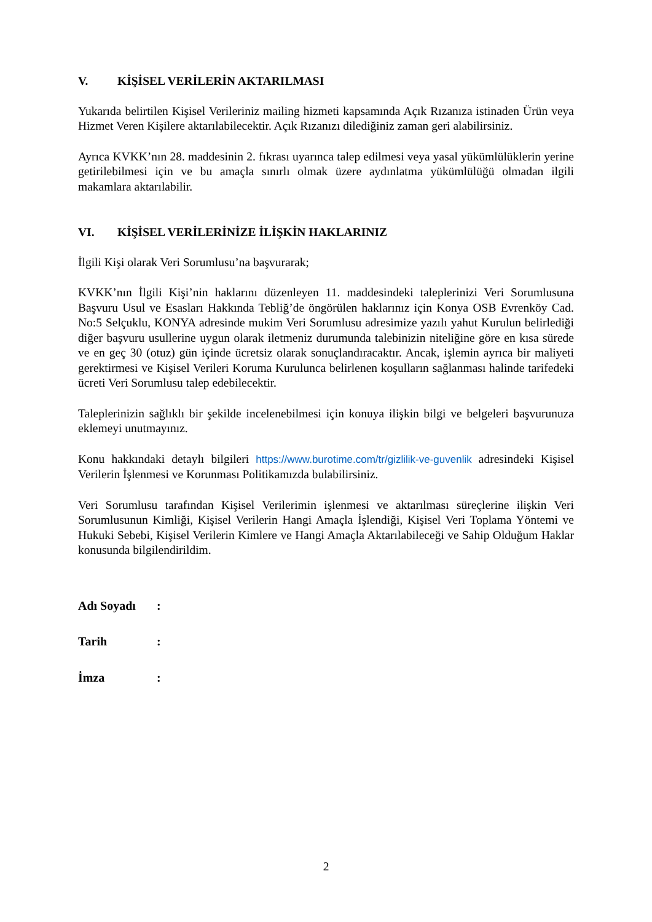V. KİŞİSEL VERİLERİN AKTARILMASI
Yukarıda belirtilen Kişisel Verileriniz mailing hizmeti kapsamında Açık Rızanıza istinaden Ürün veya Hizmet Veren Kişilere aktarılabilecektir. Açık Rızanızı dilediğiniz zaman geri alabilirsiniz.
Ayrıca KVKK’nın 28. maddesinin 2. fıkrası uyarınca talep edilmesi veya yasal yükümlülüklerin yerine getirilebilmesi için ve bu amaçla sınırlı olmak üzere aydınlatma yükümlülüğü olmadan ilgili makamlara aktarılabilir.
VI. KİŞİSEL VERİLERİNİZE İLİŞKİN HAKLARINIZ
İlgili Kişi olarak Veri Sorumlusu’na başvurarak;
KVKK’nın İlgili Kişi’nin haklarını düzenleyen 11. maddesindeki taleplerinizi Veri Sorumlusuna Başvuru Usul ve Esasları Hakkında Tebliğ’de öngörülen haklarınız için Konya OSB Evrenköy Cad. No:5 Selçuklu, KONYA adresinde mukim Veri Sorumlusu adresimize yazılı yahut Kurulun belirlediği diğer başvuru usullerine uygun olarak iletmeniz durumunda talebinizin niteliğine göre en kısa sürede ve en geç 30 (otuz) gün içinde ücretsiz olarak sonuçlandıracaktır. Ancak, işlemin ayrıca bir maliyeti gerektirmesi ve Kişisel Verileri Koruma Kurulunca belirlenen koşulların sağlanması halinde tarifedeki ücreti Veri Sorumlusu talep edebilecektir.
Taleplerinizin sağlıklı bir şekilde incelenebilmesi için konuya ilişkin bilgi ve belgeleri başvurunuza eklemeyi unutmayınız.
Konu hakkındaki detaylı bilgileri https://www.burotime.com/tr/gizlilik-ve-guvenlik adresindeki Kişisel Verilerin İşlenmesi ve Korunması Politikamızda bulabilirsiniz.
Veri Sorumlusu tarafından Kişisel Verilerimin işlenmesi ve aktarılması süreçlerine ilişkin Veri Sorumlusunun Kimliği, Kişisel Verilerin Hangi Amaçla İşlendiği, Kişisel Veri Toplama Yöntemi ve Hukuki Sebebi, Kişisel Verilerin Kimlere ve Hangi Amaçla Aktarılabileceği ve Sahip Olduğum Haklar konusunda bilgilendirildim.
Adı Soyadı :
Tarih :
İmza :
2